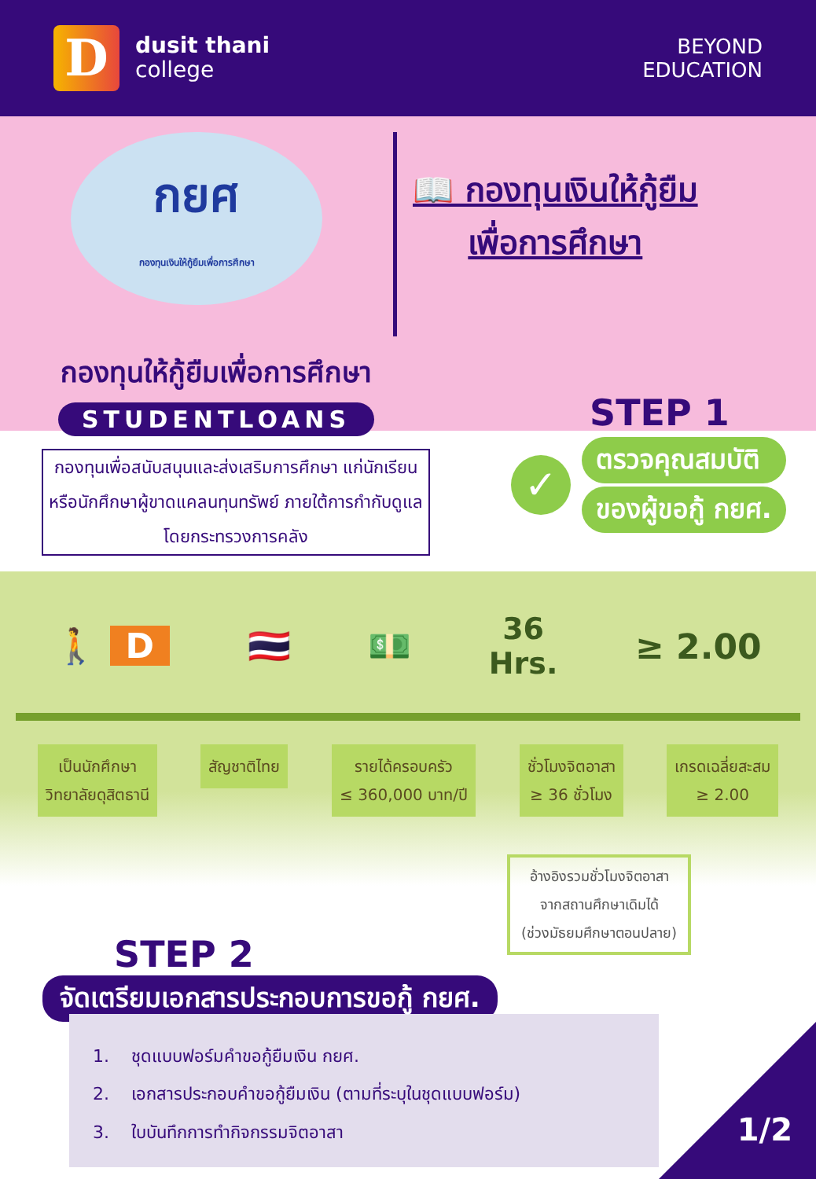D
dusit thani
college
BEYOND
EDUCATION
กยศ
กองทุนเงินให้กู้ยืมเพื่อการศึกษา
📖 กองทุนเงินให้กู้ยืม
เพื่อการศึกษา
กองทุนให้กู้ยืมเพื่อการศึกษา
STUDENTLOANS
กองทุนเพื่อสนับสนุนและส่งเสริมการศึกษา แก่นักเรียนหรือนักศึกษาผู้ขาดแคลนทุนทรัพย์ ภายใต้การกำกับดูแลโดยกระทรวงการคลัง
STEP 1
✓
ตรวจคุณสมบัติ
ของผู้ขอกู้ กยศ.
🚶 D 🇹🇭 💵
36
Hrs.
≥ 2.00
เป็นนักศึกษา
วิทยาลัยดุสิตธานี
สัญชาติไทย รายได้ครอบครัว
≤ 360,000 บาท/ปี
ชั่วโมงจิตอาสา
≥ 36 ชั่วโมง
เกรดเฉลี่ยสะสม
≥ 2.00
STEP 2
อ้างอิงรวมชั่วโมงจิตอาสา
จากสถานศึกษาเดิมได้
(ช่วงมัธยมศึกษาตอนปลาย)
จัดเตรียมเอกสารประกอบการขอกู้ กยศ.
1. ชุดแบบฟอร์มคำขอกู้ยืมเงิน กยศ.
2. เอกสารประกอบคำขอกู้ยืมเงิน (ตามที่ระบุในชุดแบบฟอร์ม)
3. ใบบันทึกการทำกิจกรรมจิตอาสา
1/2